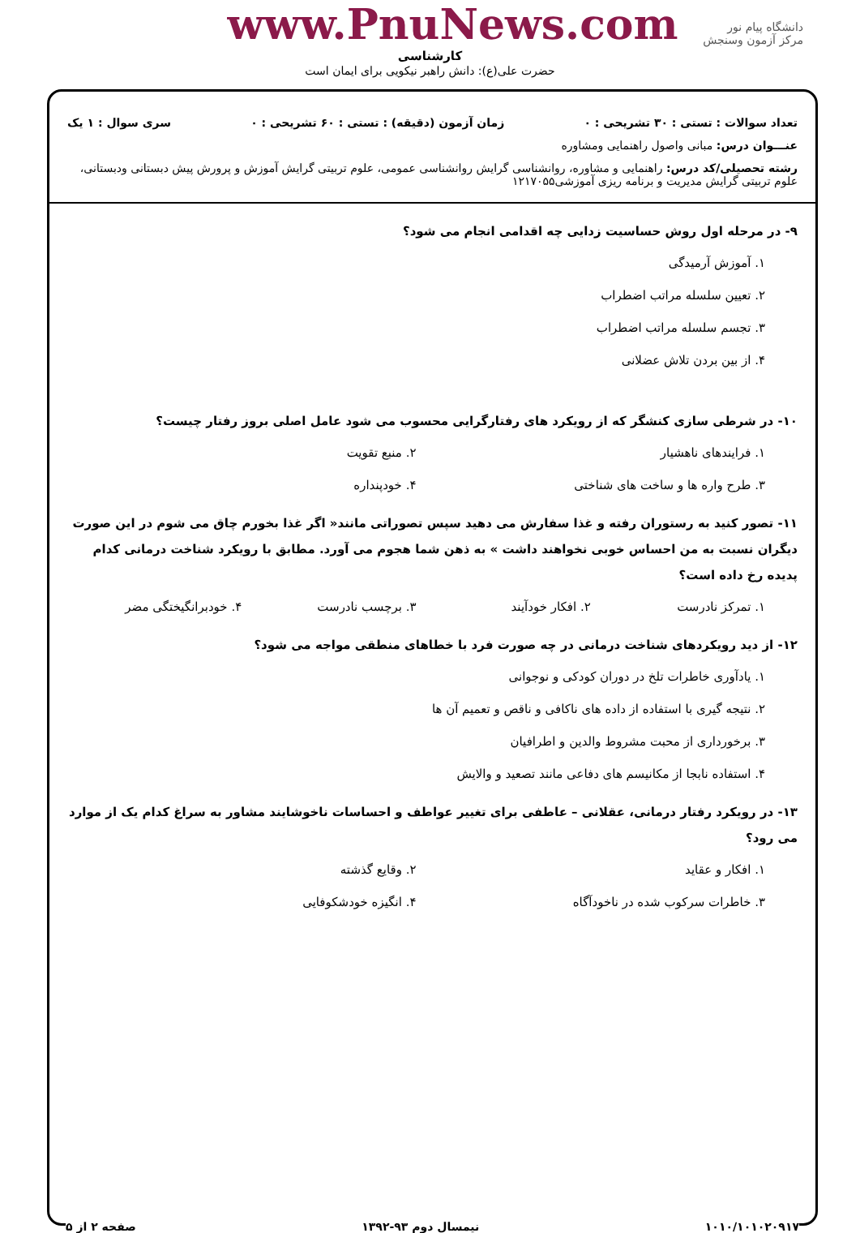دانشگاه پیام نور
مرکز آزمون وسنجش
www.PnuNews.com
کارشناسی
حضرت علی(ع): دانش راهبر نیکویی برای ایمان است
تعداد سوالات : تستی : ۳۰ تشریحی : ۰ زمان آزمون (دقیقه) : تستی : ۶۰ تشریحی : ۰ سری سوال : ۱ یک
عنـــوان درس: مبانی واصول راهنمایی ومشاوره
رشته تحصیلی/کد درس: راهنمایی و مشاوره، روانشناسی گرایش روانشناسی عمومی، علوم تربیتی گرایش آموزش و پرورش پیش دبستانی ودبستانی، علوم تربیتی گرایش مدیریت و برنامه ریزی آموزشی۱۲۱۷۰۵۵
۹- در مرحله اول روش حساسیت زدایی چه اقدامی انجام می شود؟
۱. آموزش آرمیدگی
۲. تعیین سلسله مراتب اضطراب
۳. تجسم سلسله مراتب اضطراب
۴. از بین بردن تلاش عضلانی
۱۰- در شرطی سازی کنشگر که از رویکرد های رفتارگرایی محسوب می شود عامل اصلی بروز رفتار چیست؟
۱. فرایندهای ناهشیار ۲. منبع تقویت ۳. طرح واره ها و ساخت های شناختی ۴. خودپنداره
۱۱- تصور کنید به رستوران رفته و غذا سفارش می دهید سپس تصوراتی مانند« اگر غذا بخورم چاق می شوم در این صورت دیگران نسبت به من احساس خوبی نخواهند داشت » به ذهن شما هجوم می آورد. مطابق با رویکرد شناخت درمانی کدام پدیده رخ داده است؟
۱. تمرکز نادرست ۲. افکار خودآیند ۳. برچسب نادرست ۴. خودبرانگیختگی مضر
۱۲- از دید رویکردهای شناخت درمانی در چه صورت فرد با خطاهای منطقی مواجه می شود؟
۱. یادآوری خاطرات تلخ در دوران کودکی و نوجوانی
۲. نتیجه گیری با استفاده از داده های ناکافی و ناقص و تعمیم آن ها
۳. برخورداری از محبت مشروط والدین و اطرافیان
۴. استفاده نابجا از مکانیسم های دفاعی مانند تصعید و والایش
۱۳- در رویکرد رفتار درمانی، عقلانی – عاطفی برای تغییر عواطف و احساسات ناخوشایند مشاور به سراغ کدام یک از موارد می رود؟
۱. افکار و عقاید ۲. وقایع گذشته ۳. خاطرات سرکوب شده در ناخودآگاه ۴. انگیزه خودشکوفایی
۱۰۱۰/۱۰۱۰۲۰۹۱۷ نیمسال دوم ۹۳-۱۳۹۲ صفحه ۲ از ۵